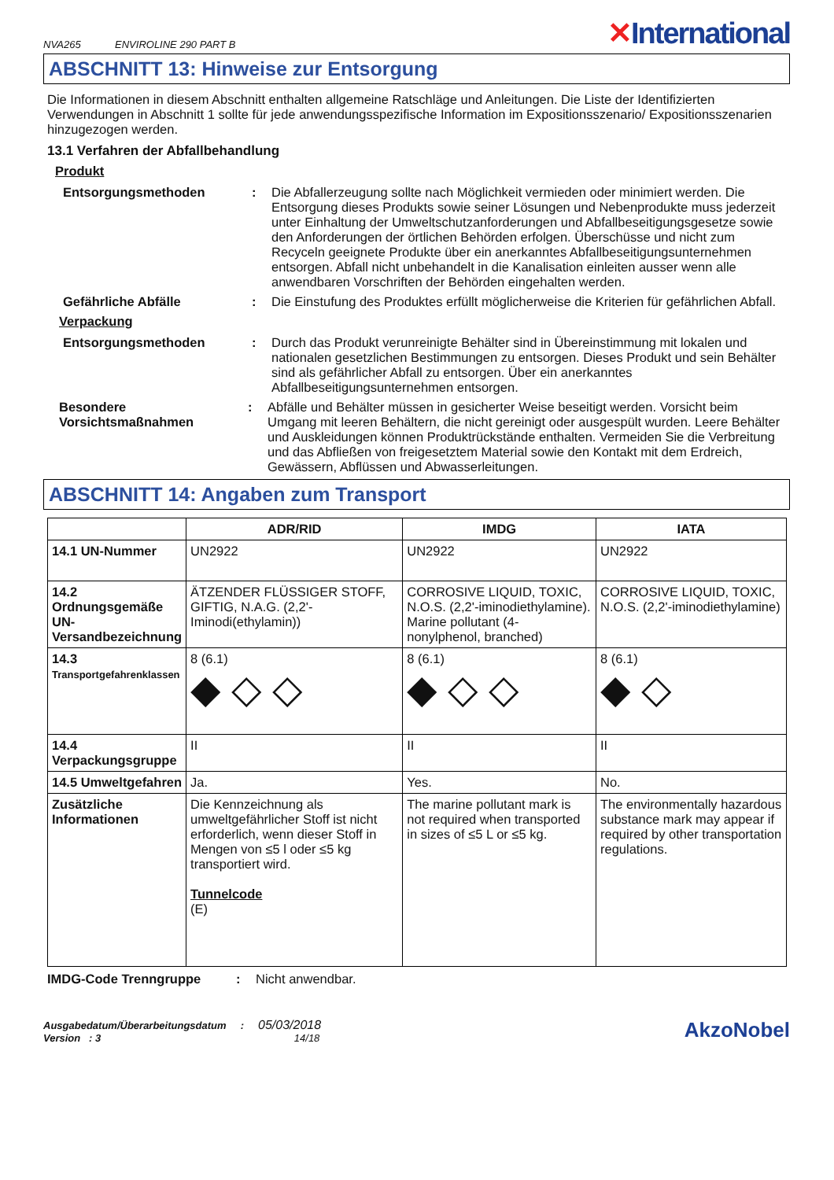NVA265 ENVIROLINE 290 PART B
✕International
ABSCHNITT 13: Hinweise zur Entsorgung
Die Informationen in diesem Abschnitt enthalten allgemeine Ratschläge und Anleitungen. Die Liste der Identifizierten Verwendungen in Abschnitt 1 sollte für jede anwendungsspezifische Information im Expositionsszenario/ Expositionsszenarien hinzugezogen werden.
13.1 Verfahren der Abfallbehandlung
Produkt
Entsorgungsmethoden : Die Abfallerzeugung sollte nach Möglichkeit vermieden oder minimiert werden. Die Entsorgung dieses Produkts sowie seiner Lösungen und Nebenprodukte muss jederzeit unter Einhaltung der Umweltschutzanforderungen und Abfallbeseitigungsgesetze sowie den Anforderungen der örtlichen Behörden erfolgen. Überschüsse und nicht zum Recyceln geeignete Produkte über ein anerkanntes Abfallbeseitigungsunternehmen entsorgen. Abfall nicht unbehandelt in die Kanalisation einleiten ausser wenn alle anwendbaren Vorschriften der Behörden eingehalten werden.
Gefährliche Abfälle : Die Einstufung des Produktes erfüllt möglicherweise die Kriterien für gefährlichen Abfall.
Verpackung
Entsorgungsmethoden : Durch das Produkt verunreinigte Behälter sind in Übereinstimmung mit lokalen und nationalen gesetzlichen Bestimmungen zu entsorgen. Dieses Produkt und sein Behälter sind als gefährlicher Abfall zu entsorgen. Über ein anerkanntes Abfallbeseitigungsunternehmen entsorgen.
Besondere Vorsichtsmaßnahmen
: Abfälle und Behälter müssen in gesicherter Weise beseitigt werden. Vorsicht beim Umgang mit leeren Behältern, die nicht gereinigt oder ausgespült wurden. Leere Behälter und Auskleidungen können Produktrückstände enthalten. Vermeiden Sie die Verbreitung und das Abfließen von freigesetztem Material sowie den Kontakt mit dem Erdreich, Gewässern, Abflüssen und Abwasserleitungen.
ABSCHNITT 14: Angaben zum Transport
| | ADR/RID | IMDG | IATA |
| --- | --- | --- | --- |
| 14.1 UN-Nummer | UN2922 | UN2922 | UN2922 |
| 14.2 Ordnungsgemäße UN-Versandbezeichnung | ÄTZENDER FLÜSSIGER STOFF, GIFTIG, N.A.G. (2,2'-Iminodi(ethylamin)) | CORROSIVE LIQUID, TOXIC, N.O.S. (2,2'-iminodiethylamine). Marine pollutant (4-nonylphenol, branched) | CORROSIVE LIQUID, TOXIC, N.O.S. (2,2'-iminodiethylamine) |
| 14.3 Transportgefahrenklassen | 8 (6.1) ◆ ◇ ◇ | 8 (6.1) ◆ ◇ ◇ | 8 (6.1) ◆ ◇ |
| 14.4 Verpackungsgruppe | II | II | II |
| 14.5 Umweltgefahren | Ja. | Yes. | No. |
| Zusätzliche Informationen | Die Kennzeichnung als umweltgefährlicher Stoff ist nicht erforderlich, wenn dieser Stoff in Mengen von ≤5 l oder ≤5 kg transportiert wird. Tunnelcode (E) | The marine pollutant mark is not required when transported in sizes of ≤5 L or ≤5 kg. | The environmentally hazardous substance mark may appear if required by other transportation regulations. |
IMDG-Code Trenngruppe : Nicht anwendbar.
Ausgabedatum/Überarbeitungsdatum : 05/03/2018
Version : 3 14/18
AkzoNobel